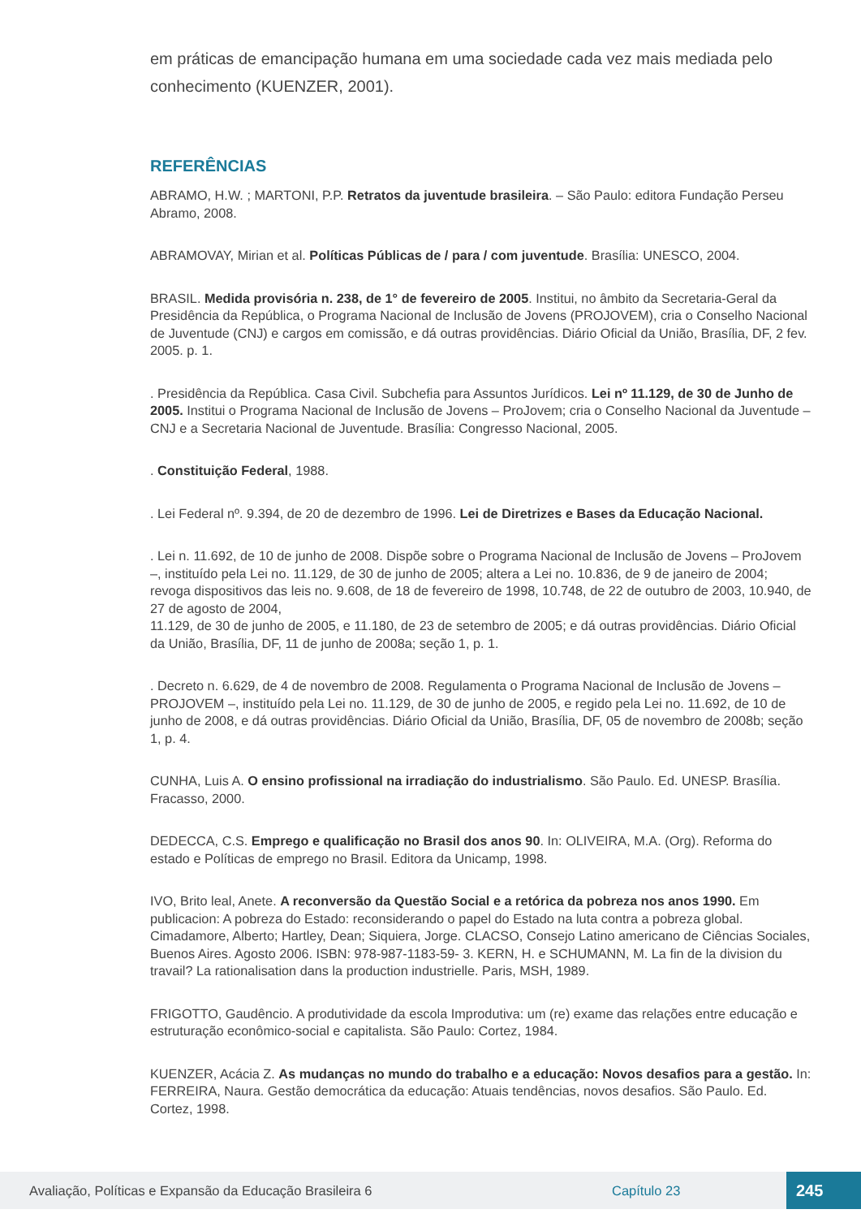em práticas de emancipação humana em uma sociedade cada vez mais mediada pelo conhecimento (KUENZER, 2001).
REFERÊNCIAS
ABRAMO, H.W. ; MARTONI, P.P. Retratos da juventude brasileira. – São Paulo: editora Fundação Perseu Abramo, 2008.
ABRAMOVAY, Mirian et al. Políticas Públicas de / para / com juventude. Brasília: UNESCO, 2004.
BRASIL. Medida provisória n. 238, de 1° de fevereiro de 2005. Institui, no âmbito da Secretaria-Geral da Presidência da República, o Programa Nacional de Inclusão de Jovens (PROJOVEM), cria o Conselho Nacional de Juventude (CNJ) e cargos em comissão, e dá outras providências. Diário Oficial da União, Brasília, DF, 2 fev. 2005. p. 1.
. Presidência da República. Casa Civil. Subchefia para Assuntos Jurídicos. Lei nº 11.129, de 30 de Junho de 2005. Institui o Programa Nacional de Inclusão de Jovens – ProJovem; cria o Conselho Nacional da Juventude – CNJ e a Secretaria Nacional de Juventude. Brasília: Congresso Nacional, 2005.
. Constituição Federal, 1988.
. Lei Federal nº. 9.394, de 20 de dezembro de 1996. Lei de Diretrizes e Bases da Educação Nacional.
. Lei n. 11.692, de 10 de junho de 2008. Dispõe sobre o Programa Nacional de Inclusão de Jovens – ProJovem –, instituído pela Lei no. 11.129, de 30 de junho de 2005; altera a Lei no. 10.836, de 9 de janeiro de 2004; revoga dispositivos das leis no. 9.608, de 18 de fevereiro de 1998, 10.748, de 22 de outubro de 2003, 10.940, de 27 de agosto de 2004,
11.129, de 30 de junho de 2005, e 11.180, de 23 de setembro de 2005; e dá outras providências. Diário Oficial da União, Brasília, DF, 11 de junho de 2008a; seção 1, p. 1.
. Decreto n. 6.629, de 4 de novembro de 2008. Regulamenta o Programa Nacional de Inclusão de Jovens – PROJOVEM –, instituído pela Lei no. 11.129, de 30 de junho de 2005, e regido pela Lei no. 11.692, de 10 de junho de 2008, e dá outras providências. Diário Oficial da União, Brasília, DF, 05 de novembro de 2008b; seção 1, p. 4.
CUNHA, Luis A. O ensino profissional na irradiação do industrialismo. São Paulo. Ed. UNESP. Brasília. Fracasso, 2000.
DEDECCA, C.S. Emprego e qualificação no Brasil dos anos 90. In: OLIVEIRA, M.A. (Org). Reforma do estado e Políticas de emprego no Brasil. Editora da Unicamp, 1998.
IVO, Brito leal, Anete. A reconversão da Questão Social e a retórica da pobreza nos anos 1990. Em publicacion: A pobreza do Estado: reconsiderando o papel do Estado na luta contra a pobreza global. Cimadamore, Alberto; Hartley, Dean; Siquiera, Jorge. CLACSO, Consejo Latino americano de Ciências Sociales, Buenos Aires. Agosto 2006. ISBN: 978-987-1183-59- 3. KERN, H. e SCHUMANN, M. La fin de la division du travail? La rationalisation dans la production industrielle. Paris, MSH, 1989.
FRIGOTTO, Gaudêncio. A produtividade da escola Improdutiva: um (re) exame das relações entre educação e estruturação econômico-social e capitalista. São Paulo: Cortez, 1984.
KUENZER, Acácia Z. As mudanças no mundo do trabalho e a educação: Novos desafios para a gestão. In: FERREIRA, Naura. Gestão democrática da educação: Atuais tendências, novos desafios. São Paulo. Ed. Cortez, 1998.
Avaliação, Políticas e Expansão da Educação Brasileira 6 Capítulo 23 245